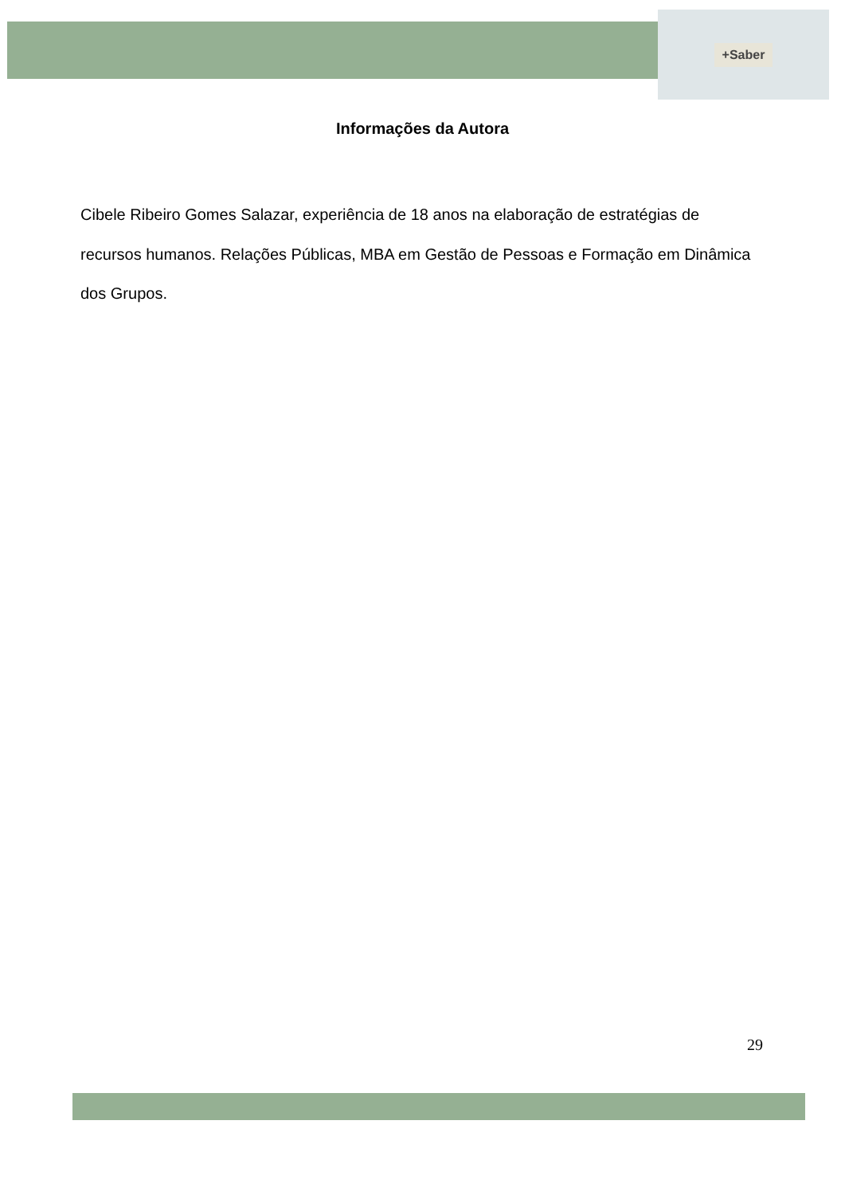+Saber
Informações da Autora
Cibele Ribeiro Gomes Salazar, experiência de 18 anos na elaboração de estratégias de recursos humanos. Relações Públicas, MBA em Gestão de Pessoas e Formação em Dinâmica dos Grupos.
29